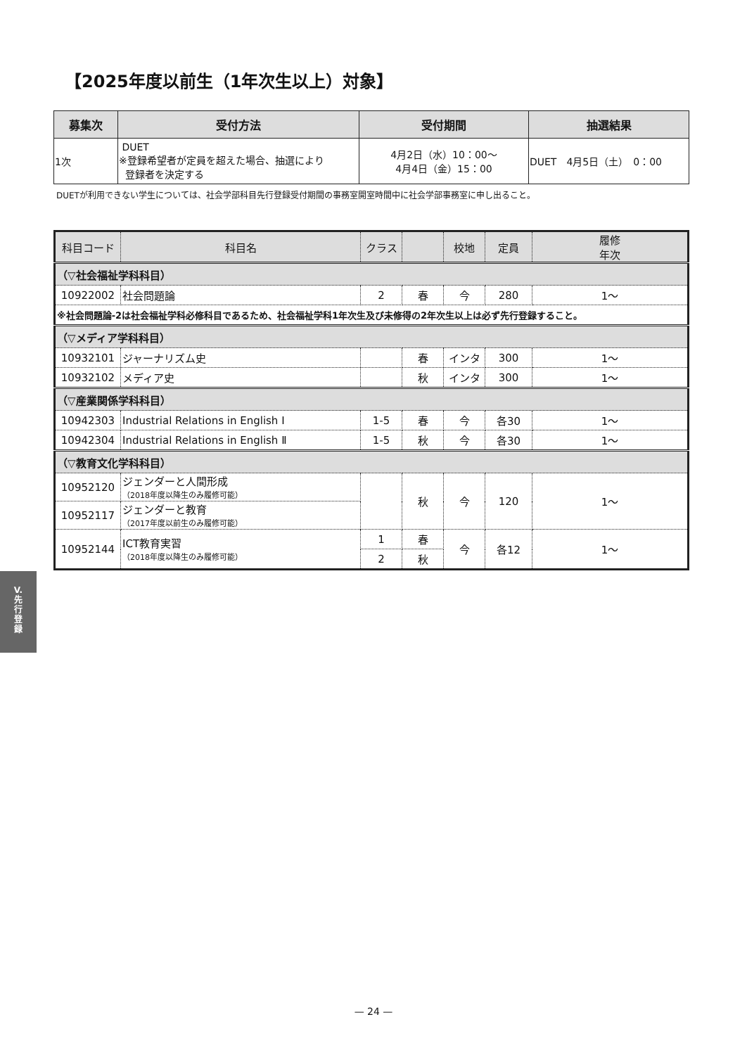【2025年度以前生（1年次生以上）対象】
| 募集次 | 受付方法 | 受付期間 | 抽選結果 |
| --- | --- | --- | --- |
| 1次 | DUET ※登録希望者が定員を超えた場合、抽選により 登録者を決定する | 4月2日（水）10：00～ 4月4日（金）15：00 | DUET 4月5日（土） 0：00 |
DUETが利用できない学生については、社会学部科目先行登録受付期間の事務室開室時間中に社会学部事務室に申し出ること。
| 科目コード | 科目名 | クラス | | 校地 | 定員 | 履修 年次 |
| --- | --- | --- | --- | --- | --- | --- |
| （▽社会福祉学科科目） | | | | | | |
| 10922002 | 社会問題論 | 2 | 春 | 今 | 280 | 1～ |
| ※社会問題論-2は社会福祉学科必修科目であるため、社会福祉学科1年次生及び未修得の2年次生以上は必ず先行登録すること。 | | | | | | |
| （▽メディア学科科目） | | | | | | |
| 10932101 | ジャーナリズム史 | | 春 | インタ | 300 | 1～ |
| 10932102 | メディア史 | | 秋 | インタ | 300 | 1～ |
| （▽産業関係学科科目） | | | | | | |
| 10942303 | Industrial Relations in English Ⅰ | 1-5 | 春 | 今 | 各30 | 1～ |
| 10942304 | Industrial Relations in English Ⅱ | 1-5 | 秋 | 今 | 各30 | 1～ |
| （▽教育文化学科科目） | | | | | | |
| 10952120 | ジェンダーと人間形成 （2018年度以降生のみ履修可能） | | 秋 | 今 | 120 | 1～ |
| 10952117 | ジェンダーと教育 （2017年度以前生のみ履修可能） | | | | | |
| 10952144 | ICT教育実習 （2018年度以降生のみ履修可能） | 1 | 春 | 今 | 各12 | 1～ |
| | | 2 | 秋 | | | |
V.
先
行
登
録
— 24 —